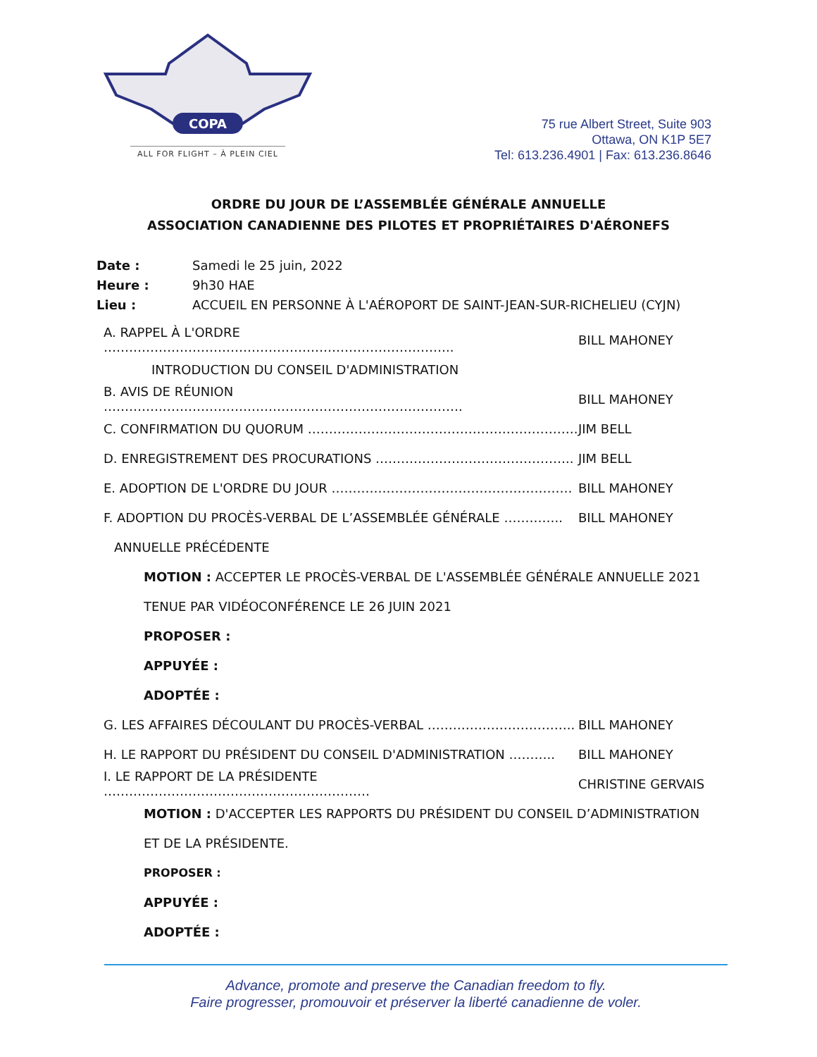COPA
ALL FOR FLIGHT – À PLEIN CIEL
75 rue Albert Street, Suite 903
Ottawa, ON K1P 5E7
Tel: 613.236.4901 | Fax: 613.236.8646
ORDRE DU JOUR DE L’ASSEMBLÉE GÉNÉRALE ANNUELLE
ASSOCIATION CANADIENNE DES PILOTES ET PROPRIÉTAIRES D'AÉRONEFS
Date : Samedi le 25 juin, 2022
Heure : 9h30 HAE
Lieu : ACCUEIL EN PERSONNE À L'AÉROPORT DE SAINT-JEAN-SUR-RICHELIEU (CYJN)
A. RAPPEL À L'ORDRE ……………………………………………………………………….. BILL MAHONEY
INTRODUCTION DU CONSEIL D'ADMINISTRATION
B. AVIS DE RÉUNION …………………………………………………………………………. BILL MAHONEY
C. CONFIRMATION DU QUORUM ………………………………………………………. JIM BELL
D. ENREGISTREMENT DES PROCURATIONS ……………………………………….. JIM BELL
E. ADOPTION DE L'ORDRE DU JOUR ………………………………………………… BILL MAHONEY
F. ADOPTION DU PROCÈS-VERBAL DE L’ASSEMBLÉE GÉNÉRALE ………….. BILL MAHONEY
ANNUELLE PRÉCÉDENTE
MOTION : ACCEPTER LE PROCÈS-VERBAL DE L'ASSEMBLÉE GÉNÉRALE ANNUELLE 2021
TENUE PAR VIDÉOCONFÉRENCE LE 26 JUIN 2021
PROPOSER :
APPUYÉE :
ADOPTÉE :
G. LES AFFAIRES DÉCOULANT DU PROCÈS-VERBAL …………………………….. BILL MAHONEY
H. LE RAPPORT DU PRÉSIDENT DU CONSEIL D'ADMINISTRATION ……….. BILL MAHONEY
I. LE RAPPORT DE LA PRÉSIDENTE ……………………………………………………… CHRISTINE GERVAIS
MOTION : D'ACCEPTER LES RAPPORTS DU PRÉSIDENT DU CONSEIL D’ADMINISTRATION
ET DE LA PRÉSIDENTE.
PROPOSER :
APPUYÉE :
ADOPTÉE :
Advance, promote and preserve the Canadian freedom to fly.
Faire progresser, promouvoir et préserver la liberté canadienne de voler.